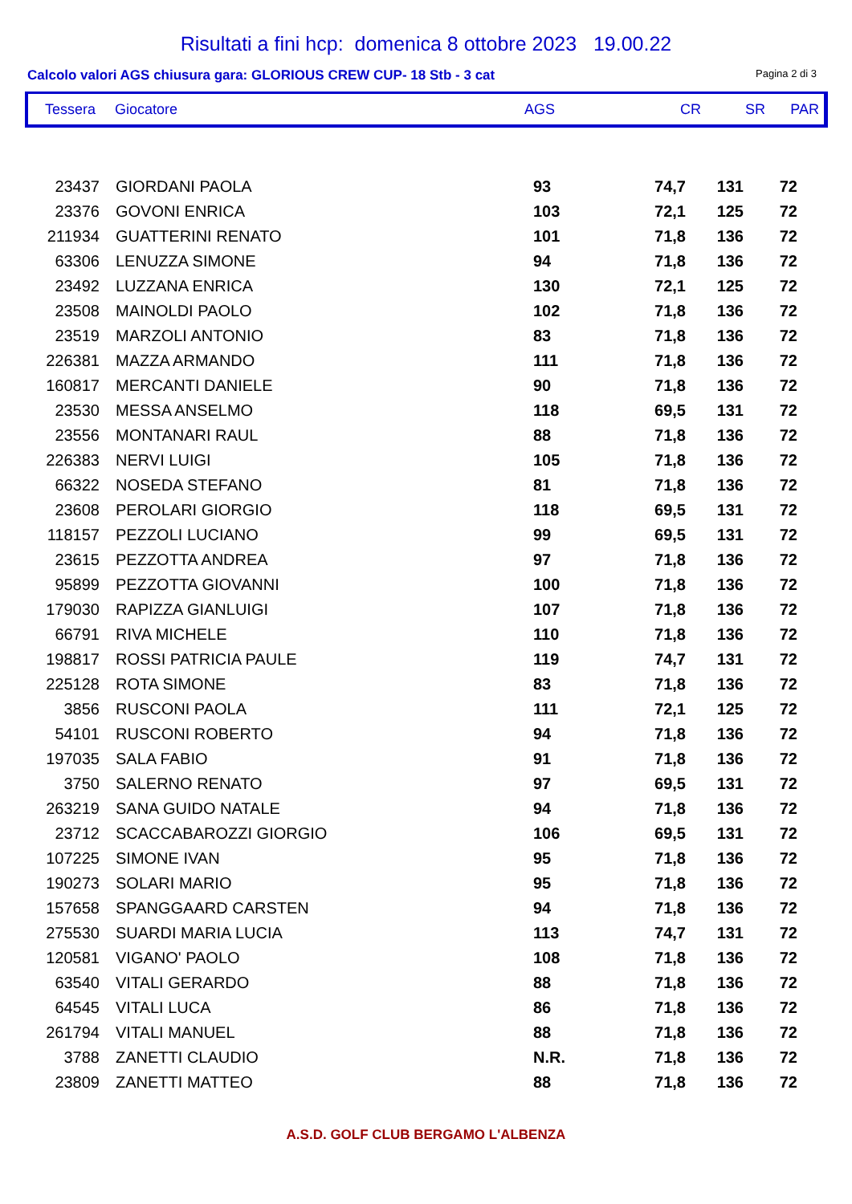Risultati a fini hcp: domenica 8 ottobre 2023 19.00.22
Calcolo valori AGS chiusura gara: GLORIOUS CREW CUP- 18 Stb - 3 cat Pagina 2 di 3
| Tessera | Giocatore | AGS | CR | SR | PAR |
| --- | --- | --- | --- | --- | --- |
| 23437 | GIORDANI PAOLA | 93 | 74,7 | 131 | 72 |
| 23376 | GOVONI ENRICA | 103 | 72,1 | 125 | 72 |
| 211934 | GUATTERINI RENATO | 101 | 71,8 | 136 | 72 |
| 63306 | LENUZZA SIMONE | 94 | 71,8 | 136 | 72 |
| 23492 | LUZZANA ENRICA | 130 | 72,1 | 125 | 72 |
| 23508 | MAINOLDI PAOLO | 102 | 71,8 | 136 | 72 |
| 23519 | MARZOLI ANTONIO | 83 | 71,8 | 136 | 72 |
| 226381 | MAZZA ARMANDO | 111 | 71,8 | 136 | 72 |
| 160817 | MERCANTI DANIELE | 90 | 71,8 | 136 | 72 |
| 23530 | MESSA ANSELMO | 118 | 69,5 | 131 | 72 |
| 23556 | MONTANARI RAUL | 88 | 71,8 | 136 | 72 |
| 226383 | NERVI LUIGI | 105 | 71,8 | 136 | 72 |
| 66322 | NOSEDA STEFANO | 81 | 71,8 | 136 | 72 |
| 23608 | PEROLARI GIORGIO | 118 | 69,5 | 131 | 72 |
| 118157 | PEZZOLI LUCIANO | 99 | 69,5 | 131 | 72 |
| 23615 | PEZZOTTA ANDREA | 97 | 71,8 | 136 | 72 |
| 95899 | PEZZOTTA GIOVANNI | 100 | 71,8 | 136 | 72 |
| 179030 | RAPIZZA GIANLUIGI | 107 | 71,8 | 136 | 72 |
| 66791 | RIVA MICHELE | 110 | 71,8 | 136 | 72 |
| 198817 | ROSSI PATRICIA PAULE | 119 | 74,7 | 131 | 72 |
| 225128 | ROTA SIMONE | 83 | 71,8 | 136 | 72 |
| 3856 | RUSCONI PAOLA | 111 | 72,1 | 125 | 72 |
| 54101 | RUSCONI ROBERTO | 94 | 71,8 | 136 | 72 |
| 197035 | SALA FABIO | 91 | 71,8 | 136 | 72 |
| 3750 | SALERNO RENATO | 97 | 69,5 | 131 | 72 |
| 263219 | SANA GUIDO NATALE | 94 | 71,8 | 136 | 72 |
| 23712 | SCACCABAROZZI GIORGIO | 106 | 69,5 | 131 | 72 |
| 107225 | SIMONE IVAN | 95 | 71,8 | 136 | 72 |
| 190273 | SOLARI MARIO | 95 | 71,8 | 136 | 72 |
| 157658 | SPANGGAARD CARSTEN | 94 | 71,8 | 136 | 72 |
| 275530 | SUARDI MARIA LUCIA | 113 | 74,7 | 131 | 72 |
| 120581 | VIGANO' PAOLO | 108 | 71,8 | 136 | 72 |
| 63540 | VITALI GERARDO | 88 | 71,8 | 136 | 72 |
| 64545 | VITALI LUCA | 86 | 71,8 | 136 | 72 |
| 261794 | VITALI MANUEL | 88 | 71,8 | 136 | 72 |
| 3788 | ZANETTI CLAUDIO | N.R. | 71,8 | 136 | 72 |
| 23809 | ZANETTI MATTEO | 88 | 71,8 | 136 | 72 |
A.S.D. GOLF CLUB BERGAMO L'ALBENZA